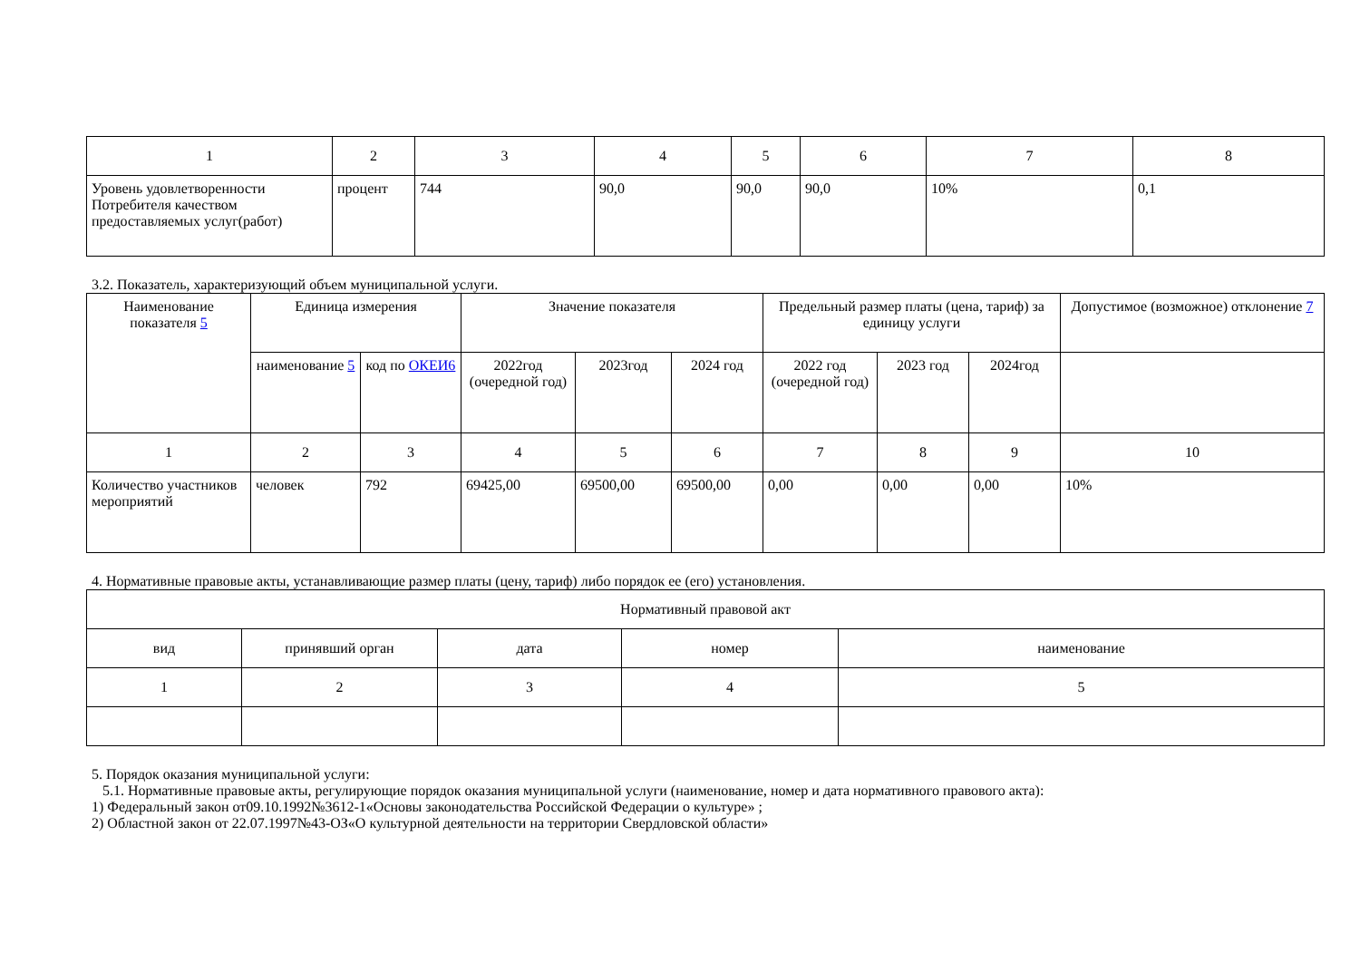| 1 | 2 | 3 | 4 | 5 | 6 | 7 | 8 |
| --- | --- | --- | --- | --- | --- | --- | --- |
| Уровень удовлетворенности Потребителя качеством предоставляемых услуг(работ) | процент | 744 | 90,0 | 90,0 | 90,0 | 10% | 0,1 |
3.2. Показатель, характеризующий объем муниципальной услуги.
| Наименование показателя 5 | Единица измерения | | Значение показателя | | | Предельный размер платы (цена, тариф) за единицу услуги | | | Допустимое (возможное) отклонение 7 |
| --- | --- | --- | --- | --- | --- | --- | --- | --- | --- |
| | наименование 5 | код по ОКЕИ6 | 2022год (очередной год) | 2023год | 2024 год | 2022 год (очередной год) | 2023 год | 2024год | |
| 1 | 2 | 3 | 4 | 5 | 6 | 7 | 8 | 9 | 10 |
| Количество участников мероприятий | человек | 792 | 69425,00 | 69500,00 | 69500,00 | 0,00 | 0,00 | 0,00 | 10% |
4. Нормативные правовые акты, устанавливающие размер платы (цену, тариф) либо порядок ее (его) установления.
| Нормативный правовой акт | | | | |
| --- | --- | --- | --- | --- |
| вид | принявший орган | дата | номер | наименование |
| 1 | 2 | 3 | 4 | 5 |
5. Порядок оказания муниципальной услуги:
5.1. Нормативные правовые акты, регулирующие порядок оказания муниципальной услуги (наименование, номер и дата нормативного правового акта):
1) Федеральный закон от09.10.1992№3612-1«Основы законодательства Российской Федерации о культуре» ;
2) Областной закон от 22.07.1997№43-ОЗ«О культурной деятельности на территории Свердловской области»